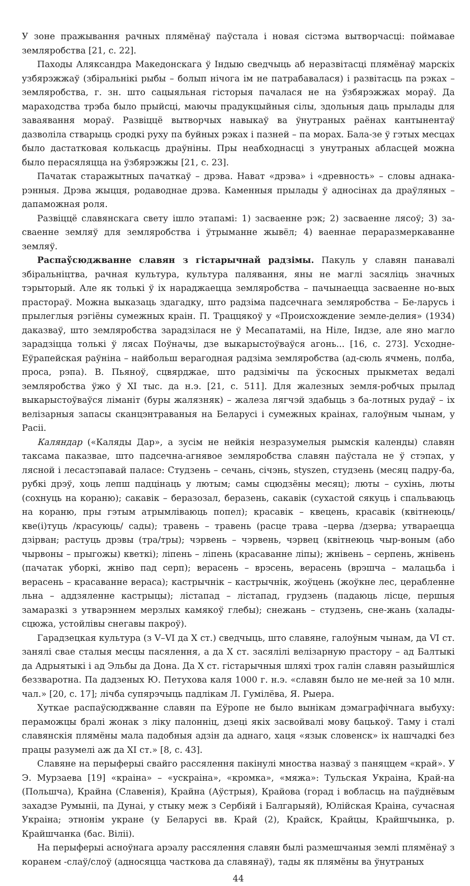У зоне пражывання рачных плямёнаў паўстала і новая сістэма вытворчасці: поймавае земляробства [21, с. 22].
Паходы Аляксандра Македонскага ў Індыю сведчыць аб неразвітасці плямёнаў марскіх узбярэжжаў (збіральнікі рыбы – болып нічога ім не патрабавалася) і развітасць па рэках – земляробства, г. зн. што сацыяльная гісторыя пачалася не на ўзбярэжжах мораў. Да мараходства трэба было прыйсці, маючы прадукцыйныя сілы, здольныя даць прылады для заваявання мораў. Развіццё вытворчых навыкаў ва ўнутраных раёнах кантынентаў дазволіла стварыць сродкі руху па буйных рэках і пазней – па морах. Бала-зе ў гэтых месцах было дастатковая колькасць драўніны. Пры неабходнасці з унутраных абласцей можна было перасяляцца на ўзбярэжжы [21, с. 23].
Пачатак старажытных пачаткаў – дрэва. Нават «дрэва» і «древность» – словы аднака-рэнныя. Дрэва жыцця, родаводнае дрэва. Каменныя прылады ў адносінах да драўляных – дапаможная роля.
Развіццё славянскага свету ішло этапамі: 1) засваенне рэк; 2) засваенне лясоў; 3) за-сваенне земляў для земляробства і ўтрыманне жывёл; 4) ваеннае пераразмеркаванне земляў.
Распаўсюджванне славян з гістарычнай радзімы. Пакуль у славян панавалі збіральніцтва, рачная культура, культура палявання, яны не маглі засяліць значных тэрыторый. Але як толькі ў іх нараджаецца земляробства – пачынаецца засваенне но-вых прастораў. Можна выказаць здагадку, што радзіма падсечнага земляробства – Бе-ларусь і прылеглыя рэгіёны сумежных краін. П. Траццякоў у «Происхождение земле-делия» (1934) даказваў, што земляробства зарадзілася не ў Месапатаміі, на Ніле, Індзе, але яно магло зарадзіцца толькі ў лясах Поўначы, дзе выкарыстоўваўся агонь... [16, с. 273]. Усходне-Еўрапейская раўніна – найбольш верагодная радзіма земляробства (ад-сюль ячмень, полба, проса, рэпа). В. Пьяноў, сцвярджае, што радзімічы па ўскосных прыкметах ведалі земляробства ўжо ў XI тыс. да н.э. [21, с. 511]. Для жалезных земля-робчых прылад выкарыстоўваўся ліманіт (буры жалязняк) – жалеза лягчэй здабыць з ба-лотных рудаў – іх велізарныя запасы сканцэнтраваныя на Беларусі і сумежных краінах, галоўным чынам, у Расіі.
Каляндар («Каляды Дар», а зусім не нейкія незразумелыя рымскія календы) славян таксама паказвае, што падсечна-агнявое земляробства славян паўстала не ў стэпах, у лясной і лесастэпавай паласе: Студзень – сечань, січэнь, styszen, студзень (месяц падру-ба, рубкі дрэў, хоць лепш падцінаць у лютым; самы сцюдзёны месяц); люты – сухінь, люты (сохнуць на кораню); сакавік – беразозал, беразень, сакавік (сухастой сякуць і спальваюць на кораню, пры гэтым атрымліваюць попел); красавік – квецень, красавік (квітнеюць/кве(і)туць /красуюць/ сады); травень – травень (расце трава –церва /дзерва; утвараецца дзірван; растуць дрэвы (тра/тры); чэрвень – чэрвень, чэрвец (квітнеюць чыр-воным (або чырвоны – прыгожы) кветкі); ліпень – ліпень (красаванне ліпы); жнівень – серпень, жнівень (пачатак уборкі, жніво пад серп); верасень – врэсень, верасень (врэшча – малацьба і верасень – красаванне вераса); кастрычнік – кастрычнік, жоўцень (жоўкне лес, церабленне льна – аддзяленне кастрыцы); лістапад – лістапад, грудзень (падаюць лісце, першыя замаразкі з утварэннем мерзлых камякоў глебы); снежань – студзень, сне-жань (халады-сцюжа, устойлівы снегавы пакроў).
Гарадзецкая культура (з V–VI да X ст.) сведчыць, што славяне, галоўным чынам, да VI ст. занялі свае сталыя месцы пасялення, а да X ст. засялілі велізарную прастору – ад Балтыкі да Адрыятыкі і ад Эльбы да Дона. Да X ст. гістарычныя шляхі трох галін славян разыйшліся беззваротна. Па дадзеных Ю. Петухова каля 1000 г. н.э. «славян было не ме-ней за 10 млн. чал.» [20, с. 17]; лічба супярэчыць падлікам Л. Гумілёва, Я. Рыера.
Хуткае распаўсюджванне славян па Еўропе не было вынікам дэмаграфічнага выбуху: пераможцы бралі жонак з ліку палонніц, дзеці якіх засвойвалі мову бацькоў. Таму і сталі славянскія плямёны мала падобныя адзін да аднаго, хаця «язык словенск» іх нашчадкі без працы разумелі аж да XI ст.» [8, с. 43].
Славяне на перыферыі свайго рассялення пакінулі мноства назваў з паняццем «край». У Э. Мурзаева [19] «краіна» – «ускраіна», «кромка», «мяжа»: Тульская Украіна, Край-на (Польшча), Крайна (Славенія), Крайна (Аўстрыя), Крайова (горад і вобласць на паўднёвым захадзе Румыніі, па Дунаі, у стыку меж з Сербіяй і Балгарыяй), Юлійская Краіна, сучасная Украіна; этнонім укране (у Беларусі вв. Край (2), Крайск, Крайцы, Крайшчынка, р. Крайшчанка (бас. Віліі).
На перыферыі асноўнага арэалу рассялення славян былі размешчаныя землі плямёнаў з коранем -слаў/слоў (адносяцца часткова да славянаў), тады як плямёны ва ўнутраных
44